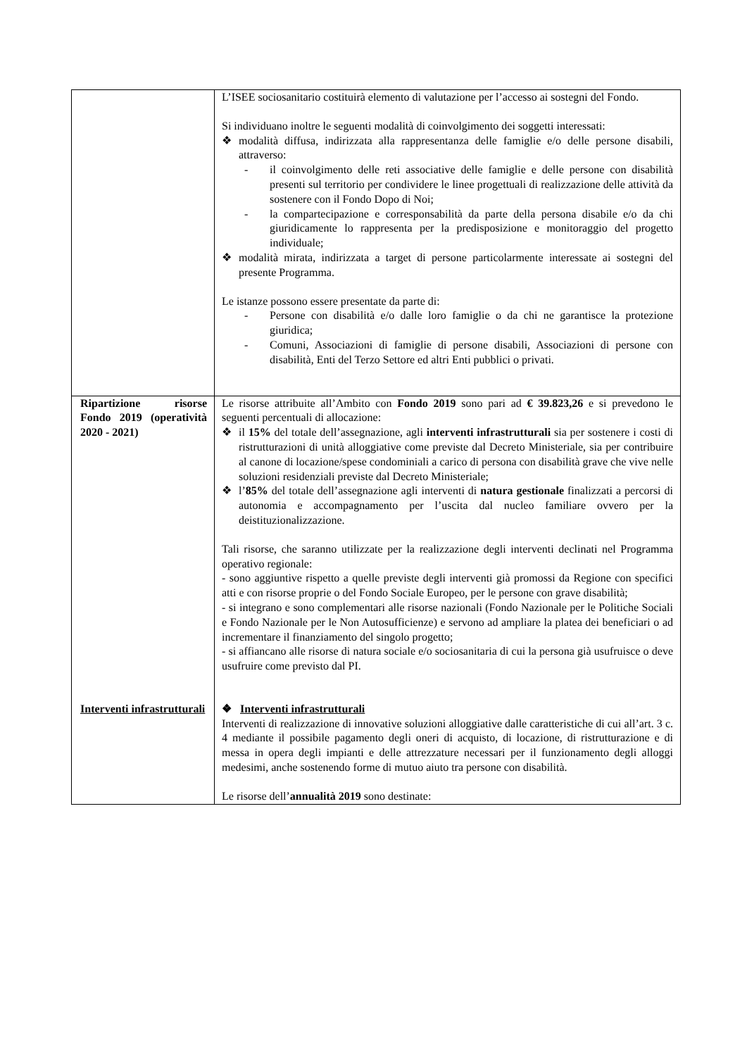| | L’ISEE sociosanitario costituirà elemento di valutazione per l’accesso ai sostegni del Fondo. Si individuano inoltre le seguenti modalità di coinvolgimento dei soggetti interessati: ❖ modalità diffusa, indirizzata alla rappresentanza delle famiglie e/o delle persone disabili, attraverso: - il coinvolgimento delle reti associative delle famiglie e delle persone con disabilità presenti sul territorio per condividere le linee progettuali di realizzazione delle attività da sostenere con il Fondo Dopo di Noi; - la compartecipazione e corresponsabilità da parte della persona disabile e/o da chi giuridicamente lo rappresenta per la predisposizione e monitoraggio del progetto individuale; ❖ modalità mirata, indirizzata a target di persone particolarmente interessate ai sostegni del presente Programma. Le istanze possono essere presentate da parte di: - Persone con disabilità e/o dalle loro famiglie o da chi ne garantisce la protezione giuridica; - Comuni, Associazioni di famiglie di persone disabili, Associazioni di persone con disabilità, Enti del Terzo Settore ed altri Enti pubblici o privati. |
| Ripartizione risorse Fondo 2019 (operatività 2020 - 2021) | Le risorse attribuite all’Ambito con Fondo 2019 sono pari ad € 39.823,26 e si prevedono le seguenti percentuali di allocazione: ❖ il 15% del totale dell’assegnazione, agli interventi infrastrutturali sia per sostenere i costi di ristrutturazioni di unità alloggiative come previste dal Decreto Ministeriale, sia per contribuire al canone di locazione/spese condominiali a carico di persona con disabilità grave che vive nelle soluzioni residenziali previste dal Decreto Ministeriale; ❖ l’ 85% del totale dell’assegnazione agli interventi di natura gestionale finalizzati a percorsi di autonomia e accompagnamento per l’uscita dal nucleo familiare ovvero per la deistituzionalizzazione. Tali risorse, che saranno utilizzate per la realizzazione degli interventi declinati nel Programma operativo regionale: - sono aggiuntive rispetto a quelle previste degli interventi già promossi da Regione con specifici atti e con risorse proprie o del Fondo Sociale Europeo, per le persone con grave disabilità; - si integrano e sono complementari alle risorse nazionali (Fondo Nazionale per le Politiche Sociali e Fondo Nazionale per le Non Autosufficienze) e servono ad ampliare la platea dei beneficiari o ad incrementare il finanziamento del singolo progetto; - si affiancano alle risorse di natura sociale e/o sociosanitaria di cui la persona già usufruisce o deve usufruire come previsto dal PI. |
| Interventi infrastrutturali | ❖ Interventi infrastrutturali Interventi di realizzazione di innovative soluzioni alloggiative dalle caratteristiche di cui all’art. 3 c. 4 mediante il possibile pagamento degli oneri di acquisto, di locazione, di ristrutturazione e di messa in opera degli impianti e delle attrezzature necessari per il funzionamento degli alloggi medesimi, anche sostenendo forme di mutuo aiuto tra persone con disabilità. Le risorse dell’ annualità 2019 sono destinate: |